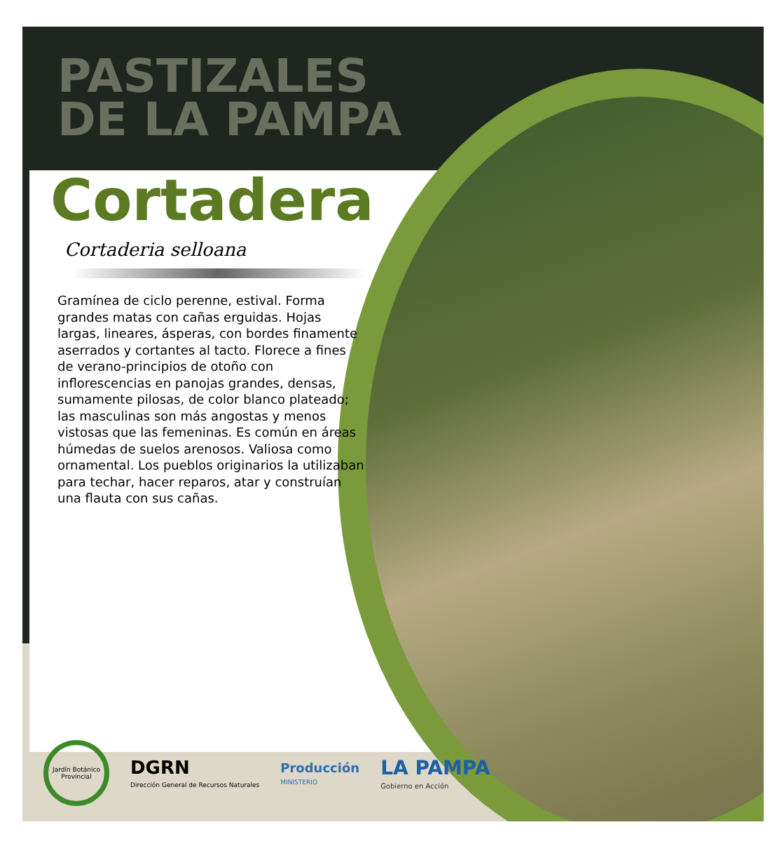PASTIZALES
DE LA PAMPA
Cortadera
Cortaderia selloana
Gramínea de ciclo perenne, estival. Forma grandes matas con cañas erguidas. Hojas largas, lineares, ásperas, con bordes finamente aserrados y cortantes al tacto. Florece a fines de verano-principios de otoño con inflorescencias en panojas grandes, densas, sumamente pilosas, de color blanco plateado; las masculinas son más angostas y menos vistosas que las femeninas. Es común en áreas húmedas de suelos arenosos. Valiosa como ornamental. Los pueblos originarios la utilizaban para techar, hacer reparos, atar y construían una flauta con sus cañas.
Jardín Botánico Provincial
DGRN
Dirección General de Recursos Naturales
Producción
MINISTERIO
LA PAMPA
Gobierno en Acción